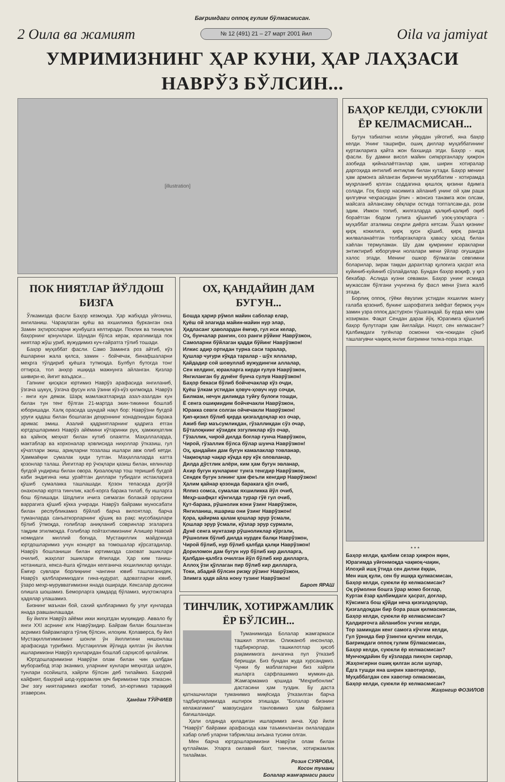Бағримдаги оппоқ гулим бўлмасмисан.
2 Оила ва жамият
№ 12 (491) 21 – 27 март 2001 йил
Oila va jamiyat
УМРИМИЗНИНГ ҲАР КУНИ, ҲАР ЛАҲЗАСИ НАВРЎЗ БЎЛСИН...
[illustration]
ПОК НИЯТЛАР ЙЎЛДОШ БИЗГА
Ўлкамизда фасли Баҳор кезмоқда. Ҳар жабҳада уйғониш, янгиланиш. Чарақлаган қуёш ва яхшиликка бурканган она Замин эҳтиросларни жунбушга келтиради. Поклик ва тиниқлик баҳорнинг қонунлари. Шундан бўлса керак, юрагимизда пок ниятлар жўш уриб, вужудимиз куч-ғайратга тўлиб тошади.
Баҳор муҳаббат фасли. Само Заминга роз айтиб, кўз ёшларини жала қилса, замин - бойчечак, бинафшаларни меҳрга тўлдириб қуёшга тутмоқда. Булбул бутоғда тонг оттирса, тол анҳор ишқида мажнунга айланган. Қизлар шивири-ю, йигит ваъдаси...
Гапнинг қисқаси юртимиз Наврўз арафасида янгиланиб, ўзгача шукуҳ, ўзгача фусун ила ўзини кўз-кўз қилмоқда. Наврўз - янги кун демак. Шарқ мамлакатларида азал-азалдан кун билан тун тенг бўлган 21-мартда экин-тикинни бошлаб юборишади. Халқ орасида шундай нақл бор: Наврўзни буғдой уруғи қадаш билан бошлаган деҳқоннинг хонадонидан барака аримас эмиш. Азалий қадриятларнинг қадрига етган юртдошларимиз Наврўз айёмини кўтаринки руҳ, ҳамжиҳатлик ва қайноқ меҳнат билан кутиб олаяпти. Маҳаллаларда, мактаблар ва корхоналар ҳовлисида ниҳоллар ўтказиш, гул кўчатлари экиш, ариқларни тозалаш ишлари авж олиб кетди. Ҳаммаёқни сумалак ҳиди тутган. Маҳаллаларда катта қозонлар талаш. Йигитлар ер ўчоқлари қазиш билан, келинлар буғдой ундириш билан овора. Қизалоқлар тош теришиб буғдой каби эндигина ниш ураётган диллари тубидаги истакларига қўшиб сумалакка ташлашади. Қозон тепасида дуогўй онахонлар юртга тинчлик, касб-корга барака тилаб, бу ишларга бош бўлишади. Шодлиги ичига сиғмаган болакай орзусини варрагига қўшиб кўкка учиради. Наврўз байрами муносабати билан республикамиз бўйлаб барча вилоятлар, барча туманларда санъаткорларнинг қўшиқ ва рақс мусобақалари бўлиб ўтмоқда, ғолиблар аниқланиб совринлар эгаларига тақдим этилмоқда. Ғолиблар пойтахтимизнинг Алишер Навоий номидаги миллий боғида, Мустақиллик майдонида юртдошларимиз учун концерт ва томошалар кўрсатадилар. Наврўз бошланиши билан юртимизда саховат эшиклари очилиб, жаҳолат эшиклари ёпилади. Ҳар ким таниш-нотанишга, кекса-ёшга қўлидан келганича яхшиликлар қилади. Ёмғир сувлари борлиқнинг чангини ювиб ташлаганидек, Наврўз қалбларимиздаги гина-кудурат, адоватларни ювиб, ўзаро меҳр-мурувватимизни янада оширади. Кексалар дуосини олишга шошамиз. Беморларга ҳамдард бўламиз, муҳтожларга ҳадялар улашамиз.
Бизнинг маънан бой, сахий қалбларимиз бу улуғ кунларда янада равшанлашади.
Бу йилги Наврўз айёми икки жиҳатдан муҳимдир. Аввало бу янги XXI асрнинг илк Наврўзидир. Байрам билан бошланган асримиз байрамларга тўлиқ бўлсин, илоҳим. Қолаверса, бу йил Мустақиллигимизнинг шонли ўн йиллигини нишонлаш арафасида турибмиз. Мустақиллик йўлида қилган ўн йиллик ишларимизни Наврўз кунларидан бошлаб сарҳисоб қилайлик.
Юртдошларимизни Наврўзи олам билан чин қалбдан муборакбод этар эканмиз, уларнинг кунлари меҳнатда шодон, тунлари осойишта, хайрли бўлсин деб тилаймиз. Баҳорий кайфият, баҳорий шод-хуррамлик ҳеч биримизни тарк этмасин. Энг эзгу ниятларимиз ижобат топиб, эл-юртимиз тараққий этаверсин.
Ҳамдам ТЎЙЧИЕВ
ОХ, ҚАНДАЙИН ДАМ БУГУН...
Бошда ҳарир рўмол майин саболар елар,
Қуёш ой элагида майин-майин нур элар,
Ҳидласанг ҳаволардан ёмғир, гул иси келар,
Оҳ, бунчалар рангин, соз ранги рўйинг Наврўзжон,
Самоларни бўйлаган қадди бўйинг Наврўзжон!
Илкис адир ортидан турна саси таралар,
Қушлар чуғури кўкда таралар - шўх яллалар,
Қайдадир сой шовуллаб вужудингни аллалар,
Сен келдинг, юракларга кирди ғулув Наврўзжон,
Янгиланган бу дунёнг бунча сулув Наврўзжон!
Баҳор бекаси бўлиб бойчечаклар кўз очди,
Қуёш ўлкам устидан ҳовуч-ҳовуч нур сочди,
Билмам, нечун дилимда туйғу булоғи тошди,
Ё сенга ошиқмидим бойчечакли Наврўзжон,
Юракка севги солган ойчечакли Наврўзжон!
Қип-қизил бўлиб қирда қизғалдоқлар юз очар,
Ажиб бир маъсумликдан, гўзалликдан сўз очар,
Бўталоқнинг кўзидек эзгуликлар кўз очар,
Гўзаллик, чирой дилда боғлар ғунча Наврўзжон,
Чирой, гўзаллик бўлса бўлар шунча Наврўзжон!
Оҳ, қандайин дам бугун камалаклар товланар,
Чақмоқлар чақар кўкда еру кўк оловланар,
Дилда дўстлик алёри, ким ҳам бугун эвланар,
Ахир бугун кунларинг тунга тенгдир Наврўзжон,
Сендек бугун элнинг ҳам феъли кенгдир Наврўзжон!
Ҳалим қайнар қозонда баракага қўл очиб,
Ялпиз сомса, сумалак яхшиликка йўл очиб,
Меҳр-шафқат кўнгилда турар гўё гул очиб,
Қут-барака, рўшнолик кони ўзинг Наврўзжон,
Янгиланиш, яшариш они ўзинг Наврўзжон!
Қора, қайирма қалам қошлар эрур ўсмали,
Қошлар эрур ўсмали, кўзлар эрур сурмали,
Дунё сенга мунтазир рўшноликлар кўргали,
Рўшнолик бўлиб дилда нурдек балқи Наврўзжон,
Чирой бўлиб, нур бўлиб қалбда қалқи Наврўзжон!
Дориломон дам бугун нур бўлиб кир дилларга,
Қалбдан-қалбга очилган йўл бўлиб кир дилларга,
Аллоҳ ўзи қўллаган пир бўлиб кир дилларга,
Токи, абадий бўлсин ризқу рўзинг Наврўзжон,
Элимга ҳадя айла нону тузинг Наврўзжон!
Барот ЯРАШ
ТИНЧЛИК, ХОТИРЖАМЛИК ЁР БЎЛСИН...
Туманимизда Болалар жамғармаси ташкил этилган. Олижаноб инсонлар, тадбиркорлар, ташкилотлар ҳисоб рақамимизга анчагина пул ўтказиб беришди. Биз бундан жуда хурсандмиз. Чунки бу маблағларни биз хайрли ишларга сарфлашимиз мумкин-да. Жамғармамиз қошида "Меҳрибонлик" дастасини ҳам туздик. Бу дастa қатнашчилари туманимиз миқёсида ўтказилган барча тадбирларимизда иштирок этишади. "Болалар бизнинг келажагимиз" мавзусидаги танловимиз ҳам байрамга бағишланади.
Ҳали олдинда қиладиган ишларимиз анча. Ҳар йили "Наврўз" байрами арафасида кам таъминланган оилалардан хабар олиб уларни табриклаш анъана тусини олган.
Мен барча юртдошларимизни Наврўзи олам билан қутлайман. Уларга оилавий бахт, тинчлик, хотиржамлик тилайман.
Розия СУЯРОВА,
Косон тумани
Болалар жамғармаси раиси
БАҲОР КЕЛДИ, СУЮКЛИ ЁР КЕЛМАСМИСАН...
Бутун табиатни нозли уйқудан уйғотиб, яна баҳор келди. Унинг ташрифи, ошиқ диллар муҳаббатининг куртакларига қайта жон бахшида этди. Баҳор - ишқ фасли. Бу дамни висол майин сипқорганлару ҳижрон азобида қийналаётганлар ҳам, ширин хотиралар даргоҳида интилиб интиқлик билан кутади. Баҳор менинг ҳам армонга айланган биринчи муҳаббатим - хотирамда муҳрланиб қолган соддагина қишлоқ қизини ёдимга солади. Гоҳ баҳор насимига айланиб унинг ой ҳам рашк қилгувчи чеҳрасидан ўпич - жонсиз танамга жон олсам, майсага айлансаму оёқлари остида топталсам-да, рози эдим. Имкон топиб, жилғаларда қалқиб-қалқиб оқиб бораётган бодом гулига қўшилиб узоқ-узоқларга - муҳаббат аталмиш сеҳрли диёрга кетсам. Ўшал қизнинг қирқ кокилига, қирқ ҳусн қўшиб, қирқ рангда жилваланаётган толбаргакларга ҳавасу ҳасад билан хаёлан термуламан. Шу дам қумрининг юракларни энтиктириб юборгувчи нолалари мени ўйлар оғушидан халос этади. Менинг ошкор бўлмаган севгимни боларилар, зирак таққан дарахтлар қулоғига ҳасрат ила куйиниб-куйиниб сўзлайдилар. Бундан баҳор воқиф, у қиз бехабар. Аслида кузни севаман. Баҳор унинг исмида мужассам бўлгани учунгина бу фасл мени ўзига жалб этади.
Борлиқ оппоқ, гўёки ёвузлик устидан яхшилик мангу ғалаба қозониб, бунинг шарофатига зиёфат бермоқ учун замин узра оппоқ дастурхон тўшагандай. Бу ерда мен ҳам хозирман. Фақат Сендан дарак йўқ. Юрагимга қўшилиб баҳор булутлари ҳам йиғлайди. Наҳот, сен келмасанг? Қалбимдаги тугёнлар осмонни чок-чокидан сўкиб ташлагувчи чақмоқ янлиғ бағримни тилка-пора этади.
* * *
Баҳор келди, қалбим сезар ҳижрон яқин,
Юрагимда уйғонмоқда чақмоқ-чақин,
Илоҳий ишқ ўтида сен дилни ёққан,
Мен ишқ қули, сен бу ишққа қулмасмисан,
Баҳор келди, суюкли ёр келмасмисан?
Оқ рўмолни бошга ўрар момо боғлар,
Куртак ёзар қалбимдаги ҳасрат, доғлар,
Кўксимга бош қўйди неча қизғалдоқлар,
Қизғалдоқдан бир бора рашк қилмасмисан,
Баҳор келди, суюкли ёр келмасмисан?
Қалдирғочга айланибон учгим келди,
Тор заминдан кенг самога кўчгим келди,
Гул ўрнида бир ўзингни қучгим келди,
Бағримдаги оппоқ гулим бўлмасмисан,
Баҳор келди, суюкли ёр келмасмисан?
Мунчоқдайин бу кўзларда пинҳон сирлар,
Жаҳонгирни ошиқ қилган асли шулар,
Ёдга тушди яна ширин хавотирлар,
Муҳаббатдан сен хавотир олмасмисан,
Баҳор келди, суюкли ёр келмасмисан?
Жаҳонгир ФОЗИЛОВ